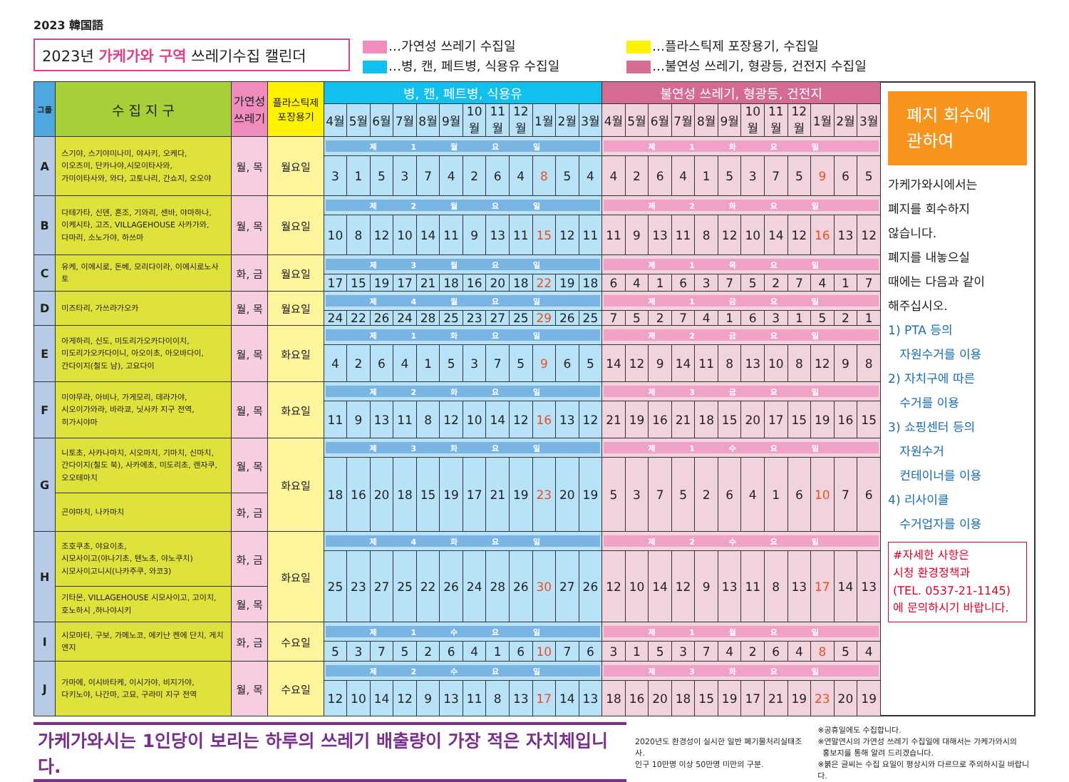2023 韓国語
2023년 가케가와 구역 쓰레기수집 캘린더
…가연성 쓰레기 수집일
…플라스틱제 포장용기, 수집일
…병, 캔, 페트병, 식용유 수집일
…불연성 쓰레기, 형광등, 건전지 수집일
| 그룹 | 수 집 지 구 | 가연성 쓰레기 | 플라스틱제 포장용기 | 병, 캔, 페트병, 식용유 | | | | | | | | | | | | 불연성 쓰레기, 형광등, 건전지 | | | | | | | | | | | |
| --- | --- | --- | --- | --- | --- | --- | --- | --- | --- | --- | --- | --- | --- | --- | --- | --- | --- | --- | --- | --- | --- | --- | --- | --- | --- | --- | --- |
| | | | | 4월 | 5월 | 6월 | 7월 | 8월 | 9월 | 10월 | 11월 | 12월 | 1월 | 2월 | 3월 | 4월 | 5월 | 6월 | 7월 | 8월 | 9월 | 10월 | 11월 | 12월 | 1월 | 2월 | 3월 |
| A | 스기야, 스기야미나미, 야사키, 오케다, 이오즈미, 단카나야,시모이타사와, 가미이타사와, 와다, 고토나리, 간쇼지, 오오야 | 월, 목 | 월요일 | 제 1 월 요 일 | | | | | | | | | | | | 제 1 화 요 일 | | | | | | | | | | | |
| | | | | 3 | 1 | 5 | 3 | 7 | 4 | 2 | 6 | 4 | 8 | 5 | 4 | 4 | 2 | 6 | 4 | 1 | 5 | 3 | 7 | 5 | 9 | 6 | 5 |
| B | 다테가타, 신덴, 혼조, 기와리, 센바, 야마하나, 이케시타, 고즈, VILLAGEHOUSE 사카가와, 다마리, 소노가야, 하쓰마 | 월, 목 | 월요일 | 제 2 월 요 일 | | | | | | | | | | | | 제 2 화 요 일 | | | | | | | | | | | |
| | | | | 10 | 8 | 12 | 10 | 14 | 11 | 9 | 13 | 11 | 15 | 12 | 11 | 11 | 9 | 13 | 11 | 8 | 12 | 10 | 14 | 12 | 16 | 13 | 12 |
| C | 유케, 이에시로, 돈베, 모리다이라, 이에시로노사토 | 화, 금 | 월요일 | 제 3 월 요 일 | | | | | | | | | | | | 제 1 목 요 일 | | | | | | | | | | | |
| | | | | 17 | 15 | 19 | 17 | 21 | 18 | 16 | 20 | 18 | 22 | 19 | 18 | 6 | 4 | 1 | 6 | 3 | 7 | 5 | 2 | 7 | 4 | 1 | 7 |
| D | 미즈타리, 가쓰라가오카 | 월, 목 | 월요일 | 제 4 월 요 일 | | | | | | | | | | | | 제 1 금 요 일 | | | | | | | | | | | |
| | | | | 24 | 22 | 26 | 24 | 28 | 25 | 23 | 27 | 25 | 29 | 26 | 25 | 7 | 5 | 2 | 7 | 4 | 1 | 6 | 3 | 1 | 5 | 2 | 1 |
| E | 아게하리, 신도, 미도리가오카다이이치, 미도리가오카다이니, 아오이초, 아오바다이, 간다이지(철도 남), 고요다이 | 월, 목 | 화요일 | 제 1 화 요 일 | | | | | | | | | | | | 제 2 금 요 일 | | | | | | | | | | | |
| | | | | 4 | 2 | 6 | 4 | 1 | 5 | 3 | 7 | 5 | 9 | 6 | 5 | 14 | 12 | 9 | 14 | 11 | 8 | 13 | 10 | 8 | 12 | 9 | 8 |
| F | 미야무라, 아비나, 가게모리, 데라가야, 시오이가와라, 바라쿄, 닛사카 지구 전역, 히가시야마 | 월, 목 | 화요일 | 제 2 화 요 일 | | | | | | | | | | | | 제 3 금 요 일 | | | | | | | | | | | |
| | | | | 11 | 9 | 13 | 11 | 8 | 12 | 10 | 14 | 12 | 16 | 13 | 12 | 21 | 19 | 16 | 21 | 18 | 15 | 20 | 17 | 15 | 19 | 16 | 15 |
| G | 니토초, 사카나마치, 시오마치, 기마치, 신마치, 간다이지(철도 북), 사카에초, 미도리초, 렌자쿠, 오오테마치 | 월, 목 | 화요일 | 제 3 화 요 일 | | | | | | | | | | | | 제 1 수 요 일 | | | | | | | | | | | |
| | | | | 18 | 16 | 20 | 18 | 15 | 19 | 17 | 21 | 19 | 23 | 20 | 19 | 5 | 3 | 7 | 5 | 2 | 6 | 4 | 1 | 6 | 10 | 7 | 6 |
| | 곤야마치, 나카마치 | 화, 금 | | | | | | | | | | | | | | | | | | | | | | | | | |
| H | 조호쿠초, 야요이초, 시모사이고(야나기초, 텐노초, 야노쿠치) 시모사이고니시(나카주쿠, 와코3) | 화, 금 | 화요일 | 제 4 화 요 일 | | | | | | | | | | | | 제 2 수 요 일 | | | | | | | | | | | |
| | | | | 25 | 23 | 27 | 25 | 22 | 26 | 24 | 28 | 26 | 30 | 27 | 26 | 12 | 10 | 14 | 12 | 9 | 13 | 11 | 8 | 13 | 17 | 14 | 13 |
| | 기타몬, VILLAGEHOUSE 시모사이고, 고이치, 호노하시 ,하나야시키 | 월, 목 | | | | | | | | | | | | | | | | | | | | | | | | | |
| I | 시모마타, 구보, 가메노코, 에키난 켄에 단치, 게치엔지 | 화, 금 | 수요일 | 제 1 수 요 일 | | | | | | | | | | | | 제 1 월 요 일 | | | | | | | | | | | |
| | | | | 5 | 3 | 7 | 5 | 2 | 6 | 4 | 1 | 6 | 10 | 7 | 6 | 3 | 1 | 5 | 3 | 7 | 4 | 2 | 6 | 4 | 8 | 5 | 4 |
| J | 가마에, 이시바타케, 이시가야, 비지가야, 다키노야, 나간마, 고묘, 구라미 지구 전역 | 월, 목 | 수요일 | 제 2 수 요 일 | | | | | | | | | | | | 제 3 화 요 일 | | | | | | | | | | | |
| | | | | 12 | 10 | 14 | 12 | 9 | 13 | 11 | 8 | 13 | 17 | 14 | 13 | 18 | 16 | 20 | 18 | 15 | 19 | 17 | 21 | 19 | 23 | 20 | 19 |
폐지 회수에
관하여
가케가와시에서는
폐지를 회수하지
않습니다.
폐지를 내놓으실
때에는 다음과 같이
해주십시오.
1) PTA 등의
자원수거를 이용
2) 자치구에 따른
수거를 이용
3) 쇼핑센터 등의
자원수거
컨테이너를 이용
4) 리사이클
수거업자를 이용
#자세한 사항은
시청 환경정책과
(TEL. 0537-21-1145)
에 문의하시기 바랍니다.
가케가와시는 1인당이 보리는 하루의 쓰레기 배출량이 가장 적은 자치체입니다.
2020년도 환경성이 실시한 일반 폐기물처리실태조사.
인구 10만명 이상 50만명 미만의 구분.
※공휴일에도 수집합니다.
※연말연시의 가연성 쓰레기 수집일에 대해서는 가케가와시의
홍보지를 통해 알려 드리겠습니다.
※붉은 글씨는 수집 요일이 평상시와 다르므로 주의하시길 바랍니다.